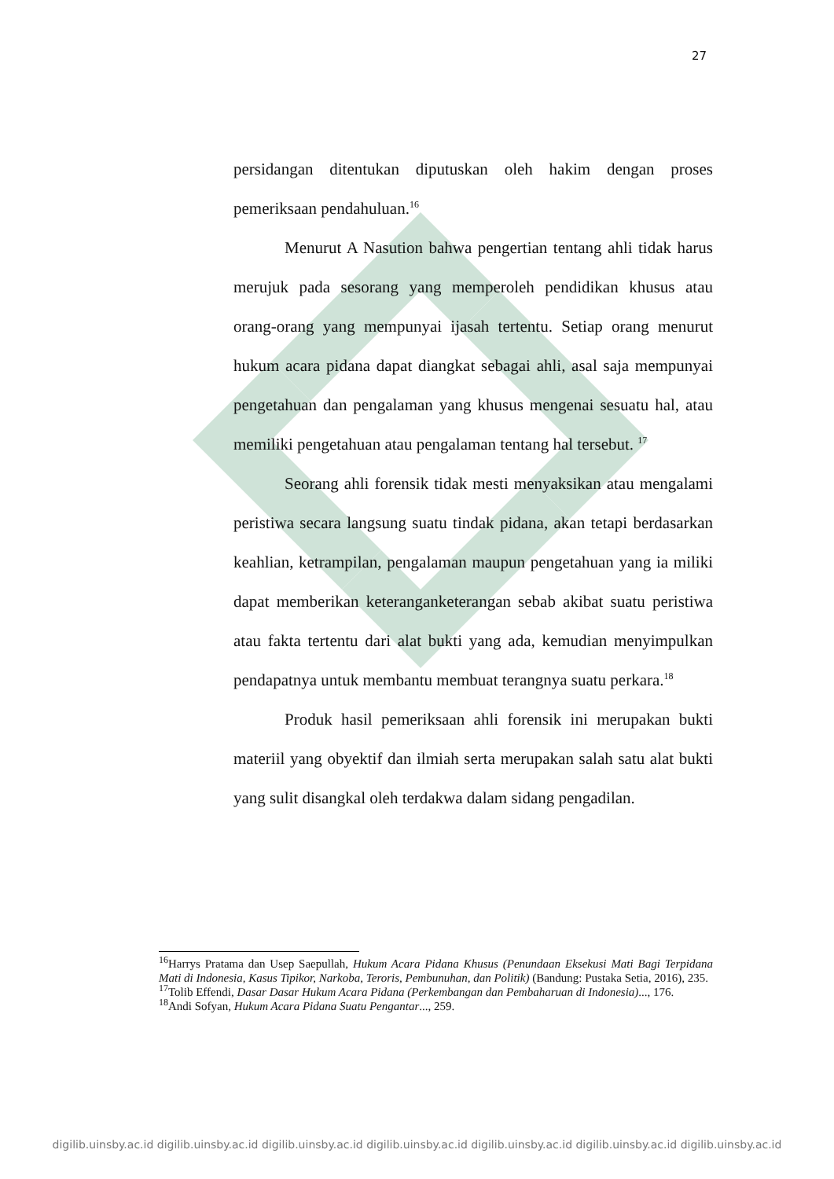27
persidangan ditentukan diputuskan oleh hakim dengan proses pemeriksaan pendahuluan.<sup>16</sup>
Menurut A Nasution bahwa pengertian tentang ahli tidak harus merujuk pada sesorang yang memperoleh pendidikan khusus atau orang-orang yang mempunyai ijasah tertentu. Setiap orang menurut hukum acara pidana dapat diangkat sebagai ahli, asal saja mempunyai pengetahuan dan pengalaman yang khusus mengenai sesuatu hal, atau memiliki pengetahuan atau pengalaman tentang hal tersebut. <sup>17</sup>
Seorang ahli forensik tidak mesti menyaksikan atau mengalami peristiwa secara langsung suatu tindak pidana, akan tetapi berdasarkan keahlian, ketrampilan, pengalaman maupun pengetahuan yang ia miliki dapat memberikan keteranganketerangan sebab akibat suatu peristiwa atau fakta tertentu dari alat bukti yang ada, kemudian menyimpulkan pendapatnya untuk membantu membuat terangnya suatu perkara.<sup>18</sup>
Produk hasil pemeriksaan ahli forensik ini merupakan bukti materiil yang obyektif dan ilmiah serta merupakan salah satu alat bukti yang sulit disangkal oleh terdakwa dalam sidang pengadilan.
<sup>16</sup> Harrys Pratama dan Usep Saepullah, Hukum Acara Pidana Khusus (Penundaan Eksekusi Mati Bagi Terpidana Mati di Indonesia, Kasus Tipikor, Narkoba, Teroris, Pembunuhan, dan Politik) (Bandung: Pustaka Setia, 2016), 235.
<sup>17</sup> Tolib Effendi, Dasar Dasar Hukum Acara Pidana (Perkembangan dan Pembaharuan di Indonesia)..., 176.
<sup>18</sup> Andi Sofyan, Hukum Acara Pidana Suatu Pengantar..., 259.
digilib.uinsby.ac.id digilib.uinsby.ac.id digilib.uinsby.ac.id digilib.uinsby.ac.id digilib.uinsby.ac.id digilib.uinsby.ac.id digilib.uinsby.ac.id